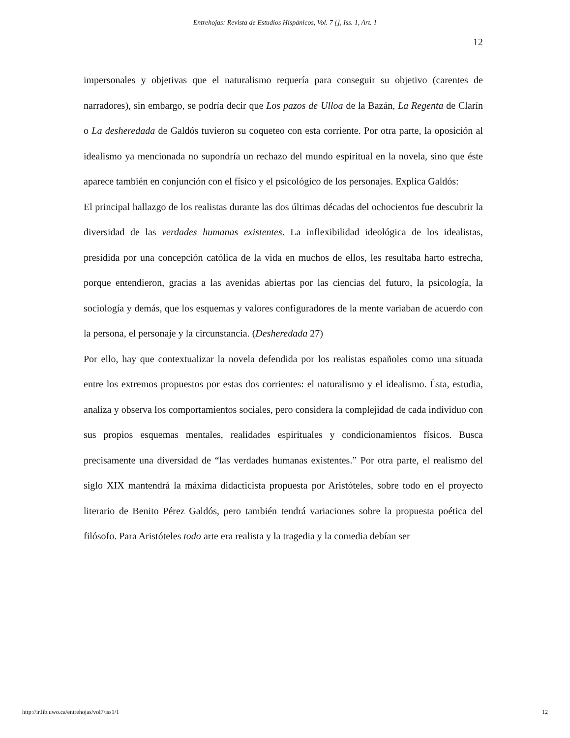Entrehojas: Revista de Estudios Hispánicos, Vol. 7 [], Iss. 1, Art. 1
12
impersonales y objetivas que el naturalismo requería para conseguir su objetivo (carentes de narradores), sin embargo, se podría decir que Los pazos de Ulloa de la Bazán, La Regenta de Clarín o La desheredada de Galdós tuvieron su coqueteo con esta corriente. Por otra parte, la oposición al idealismo ya mencionada no supondría un rechazo del mundo espiritual en la novela, sino que éste aparece también en conjunción con el físico y el psicológico de los personajes. Explica Galdós:
El principal hallazgo de los realistas durante las dos últimas décadas del ochocientos fue descubrir la diversidad de las verdades humanas existentes. La inflexibilidad ideológica de los idealistas, presidida por una concepción católica de la vida en muchos de ellos, les resultaba harto estrecha, porque entendieron, gracias a las avenidas abiertas por las ciencias del futuro, la psicología, la sociología y demás, que los esquemas y valores configuradores de la mente variaban de acuerdo con la persona, el personaje y la circunstancia. (Desheredada 27)
Por ello, hay que contextualizar la novela defendida por los realistas españoles como una situada entre los extremos propuestos por estas dos corrientes: el naturalismo y el idealismo. Ésta, estudia, analiza y observa los comportamientos sociales, pero considera la complejidad de cada individuo con sus propios esquemas mentales, realidades espirituales y condicionamientos físicos. Busca precisamente una diversidad de “las verdades humanas existentes.” Por otra parte, el realismo del siglo XIX mantendrá la máxima didacticista propuesta por Aristóteles, sobre todo en el proyecto literario de Benito Pérez Galdós, pero también tendrá variaciones sobre la propuesta poética del filósofo. Para Aristóteles todo arte era realista y la tragedia y la comedia debían ser
http://ir.lib.uwo.ca/entrehojas/vol7/iss1/1 12